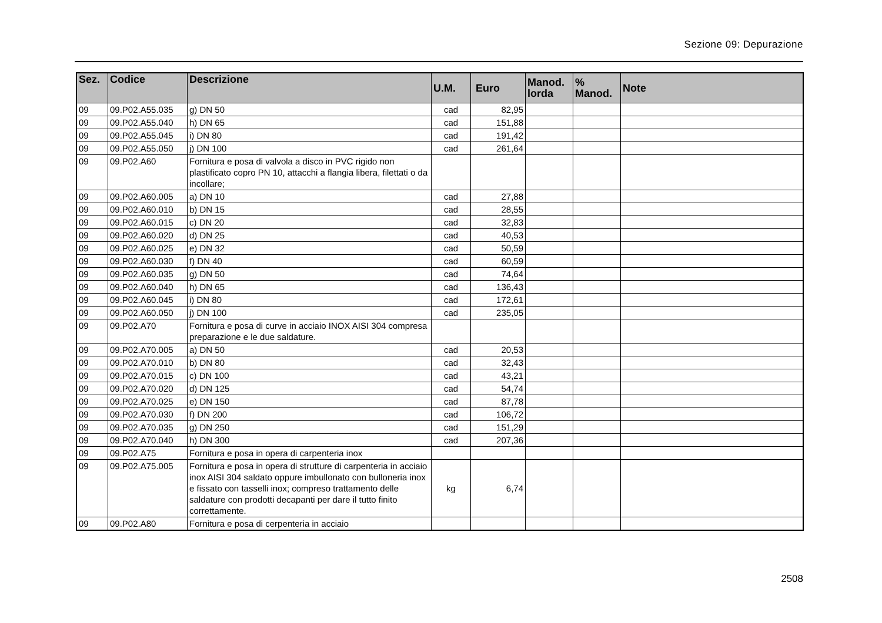Sezione 09: Depurazione
| Sez. | Codice | Descrizione | U.M. | Euro | Manod. lorda | % Manod. | Note |
| --- | --- | --- | --- | --- | --- | --- | --- |
| 09 | 09.P02.A55.035 | g) DN 50 | cad | 82,95 | | | |
| 09 | 09.P02.A55.040 | h) DN 65 | cad | 151,88 | | | |
| 09 | 09.P02.A55.045 | i) DN 80 | cad | 191,42 | | | |
| 09 | 09.P02.A55.050 | j) DN 100 | cad | 261,64 | | | |
| 09 | 09.P02.A60 | Fornitura e posa di valvola a disco in PVC rigido non plastificato copro PN 10, attacchi a flangia libera, filettati o da incollare; | | | | | |
| 09 | 09.P02.A60.005 | a) DN 10 | cad | 27,88 | | | |
| 09 | 09.P02.A60.010 | b) DN 15 | cad | 28,55 | | | |
| 09 | 09.P02.A60.015 | c) DN 20 | cad | 32,83 | | | |
| 09 | 09.P02.A60.020 | d) DN 25 | cad | 40,53 | | | |
| 09 | 09.P02.A60.025 | e) DN 32 | cad | 50,59 | | | |
| 09 | 09.P02.A60.030 | f) DN 40 | cad | 60,59 | | | |
| 09 | 09.P02.A60.035 | g) DN 50 | cad | 74,64 | | | |
| 09 | 09.P02.A60.040 | h) DN 65 | cad | 136,43 | | | |
| 09 | 09.P02.A60.045 | i) DN 80 | cad | 172,61 | | | |
| 09 | 09.P02.A60.050 | j) DN 100 | cad | 235,05 | | | |
| 09 | 09.P02.A70 | Fornitura e posa di curve in acciaio INOX AISI 304 compresa preparazione e le due saldature. | | | | | |
| 09 | 09.P02.A70.005 | a) DN 50 | cad | 20,53 | | | |
| 09 | 09.P02.A70.010 | b) DN 80 | cad | 32,43 | | | |
| 09 | 09.P02.A70.015 | c) DN 100 | cad | 43,21 | | | |
| 09 | 09.P02.A70.020 | d) DN 125 | cad | 54,74 | | | |
| 09 | 09.P02.A70.025 | e) DN 150 | cad | 87,78 | | | |
| 09 | 09.P02.A70.030 | f) DN 200 | cad | 106,72 | | | |
| 09 | 09.P02.A70.035 | g) DN 250 | cad | 151,29 | | | |
| 09 | 09.P02.A70.040 | h) DN 300 | cad | 207,36 | | | |
| 09 | 09.P02.A75 | Fornitura e posa in opera di carpenteria inox | | | | | |
| 09 | 09.P02.A75.005 | Fornitura e posa in opera di strutture di carpenteria in acciaio inox AISI 304 saldato oppure imbullonato con bulloneria inox e fissato con tasselli inox; compreso trattamento delle saldature con prodotti decapanti per dare il tutto finito correttamente. | kg | 6,74 | | | |
| 09 | 09.P02.A80 | Fornitura e posa di cerpenteria in acciaio | | | | | |
2508